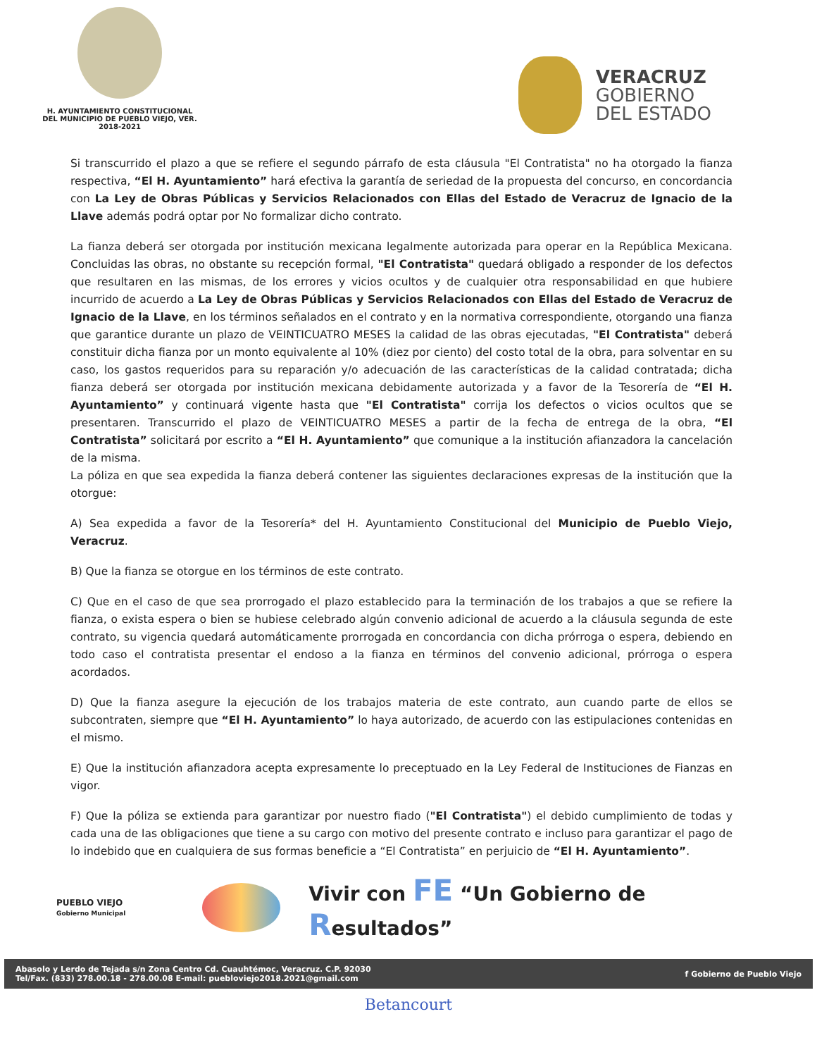H. AYUNTAMIENTO CONSTITUCIONAL
DEL MUNICIPIO DE PUEBLO VIEJO, VER.
2018-2021
VERACRUZ
GOBIERNO
DEL ESTADO
Si transcurrido el plazo a que se refiere el segundo párrafo de esta cláusula "El Contratista" no ha otorgado la fianza respectiva, “El H. Ayuntamiento” hará efectiva la garantía de seriedad de la propuesta del concurso, en concordancia con La Ley de Obras Públicas y Servicios Relacionados con Ellas del Estado de Veracruz de Ignacio de la Llave además podrá optar por No formalizar dicho contrato.
La fianza deberá ser otorgada por institución mexicana legalmente autorizada para operar en la República Mexicana. Concluidas las obras, no obstante su recepción formal, "El Contratista" quedará obligado a responder de los defectos que resultaren en las mismas, de los errores y vicios ocultos y de cualquier otra responsabilidad en que hubiere incurrido de acuerdo a La Ley de Obras Públicas y Servicios Relacionados con Ellas del Estado de Veracruz de Ignacio de la Llave, en los términos señalados en el contrato y en la normativa correspondiente, otorgando una fianza que garantice durante un plazo de VEINTICUATRO MESES la calidad de las obras ejecutadas, "El Contratista" deberá constituir dicha fianza por un monto equivalente al 10% (diez por ciento) del costo total de la obra, para solventar en su caso, los gastos requeridos para su reparación y/o adecuación de las características de la calidad contratada; dicha fianza deberá ser otorgada por institución mexicana debidamente autorizada y a favor de la Tesorería de “El H. Ayuntamiento” y continuará vigente hasta que "El Contratista" corrija los defectos o vicios ocultos que se presentaren. Transcurrido el plazo de VEINTICUATRO MESES a partir de la fecha de entrega de la obra, “El Contratista” solicitará por escrito a “El H. Ayuntamiento” que comunique a la institución afianzadora la cancelación de la misma.
La póliza en que sea expedida la fianza deberá contener las siguientes declaraciones expresas de la institución que la otorgue:
A) Sea expedida a favor de la Tesorería* del H. Ayuntamiento Constitucional del Municipio de Pueblo Viejo, Veracruz.
B) Que la fianza se otorgue en los términos de este contrato.
C) Que en el caso de que sea prorrogado el plazo establecido para la terminación de los trabajos a que se refiere la fianza, o exista espera o bien se hubiese celebrado algún convenio adicional de acuerdo a la cláusula segunda de este contrato, su vigencia quedará automáticamente prorrogada en concordancia con dicha prórroga o espera, debiendo en todo caso el contratista presentar el endoso a la fianza en términos del convenio adicional, prórroga o espera acordados.
D) Que la fianza asegure la ejecución de los trabajos materia de este contrato, aun cuando parte de ellos se subcontraten, siempre que “El H. Ayuntamiento” lo haya autorizado, de acuerdo con las estipulaciones contenidas en el mismo.
E) Que la institución afianzadora acepta expresamente lo preceptuado en la Ley Federal de Instituciones de Fianzas en vigor.
F) Que la póliza se extienda para garantizar por nuestro fiado ("El Contratista") el debido cumplimiento de todas y cada una de las obligaciones que tiene a su cargo con motivo del presente contrato e incluso para garantizar el pago de lo indebido que en cualquiera de sus formas beneficie a “El Contratista” en perjuicio de “El H. Ayuntamiento”.
PUEBLO VIEJO
Gobierno Municipal
Vivir con FE “Un Gobierno de Resultados”
Abasolo y Lerdo de Tejada s/n Zona Centro Cd. Cuauhtémoc, Veracruz. C.P. 92030
Tel/Fax. (833) 278.00.18 - 278.00.08 E-mail: puebloviejo2018.2021@gmail.com
f Gobierno de Pueblo Viejo
Betancourt